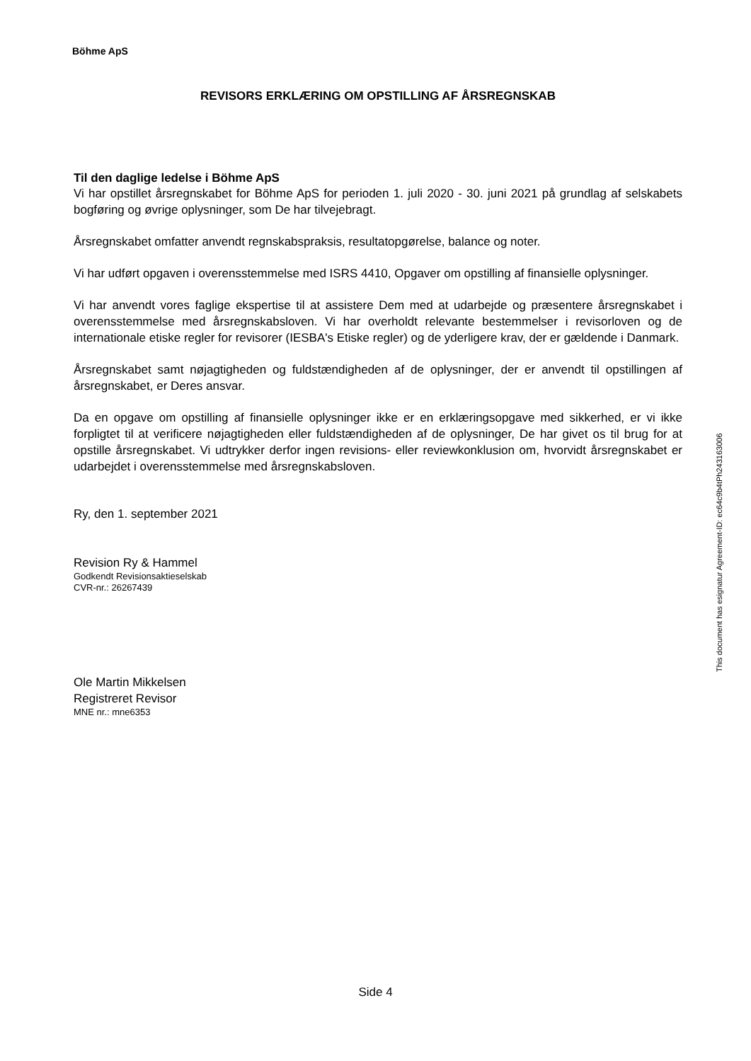Böhme ApS
REVISORS ERKLÆRING OM OPSTILLING AF ÅRSREGNSKAB
Til den daglige ledelse i Böhme ApS
Vi har opstillet årsregnskabet for Böhme ApS for perioden 1. juli 2020 - 30. juni 2021 på grundlag af selskabets bogføring og øvrige oplysninger, som De har tilvejebragt.
Årsregnskabet omfatter anvendt regnskabspraksis, resultatopgørelse, balance og noter.
Vi har udført opgaven i overensstemmelse med ISRS 4410, Opgaver om opstilling af finansielle oplysninger.
Vi har anvendt vores faglige ekspertise til at assistere Dem med at udarbejde og præsentere årsregnskabet i overensstemmelse med årsregnskabsloven. Vi har overholdt relevante bestemmelser i revisorloven og de internationale etiske regler for revisorer (IESBA's Etiske regler) og de yderligere krav, der er gældende i Danmark.
Årsregnskabet samt nøjagtigheden og fuldstændigheden af de oplysninger, der er anvendt til opstillingen af årsregnskabet, er Deres ansvar.
Da en opgave om opstilling af finansielle oplysninger ikke er en erklæringsopgave med sikkerhed, er vi ikke forpligtet til at verificere nøjagtigheden eller fuldstændigheden af de oplysninger, De har givet os til brug for at opstille årsregnskabet. Vi udtrykker derfor ingen revisions- eller reviewkonklusion om, hvorvidt årsregnskabet er udarbejdet i overensstemmelse med årsregnskabsloven.
Ry, den 1. september 2021
Revision Ry & Hammel
Godkendt Revisionsaktieselskab
CVR-nr.: 26267439
Ole Martin Mikkelsen
Registreret Revisor
MNE nr.: mne6353
This document has esignatur Agreement-ID: ec64c9b4tPh243163006
Side 4